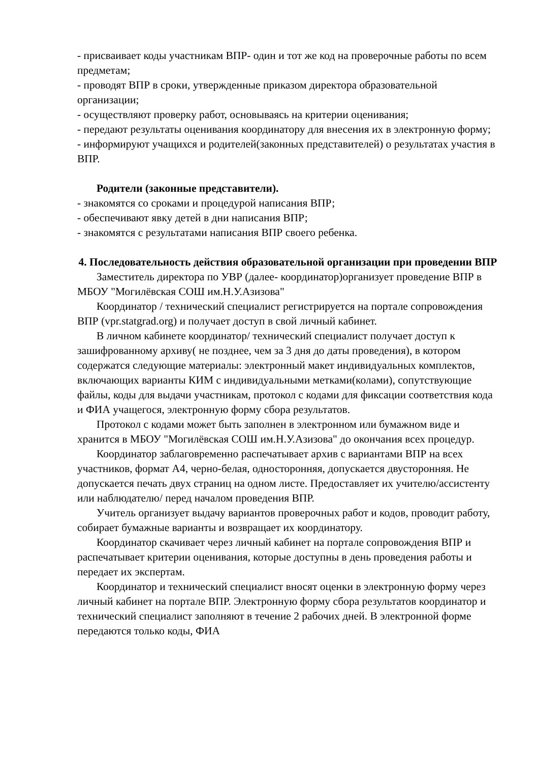- присваивает коды участникам ВПР- один и тот же код на проверочные работы по всем предметам;
- проводят ВПР в сроки, утвержденные приказом директора образовательной организации;
- осуществляют проверку работ, основываясь на критерии оценивания;
- передают результаты оценивания координатору для внесения их в электронную форму;
- информируют учащихся и родителей(законных представителей) о результатах участия в ВПР.
Родители (законные представители).
- знакомятся со сроками и процедурой написания ВПР;
- обеспечивают явку детей в дни написания ВПР;
- знакомятся с результатами написания ВПР своего ребенка.
4. Последовательность действия образовательной организации при проведении ВПР
Заместитель директора по УВР (далее- координатор)организует проведение ВПР в МБОУ "Могилёвская СОШ им.Н.У.Азизова"
Координатор / технический специалист регистрируется на портале сопровождения ВПР (vpr.statgrad.org) и получает доступ в свой личный кабинет.
В личном кабинете координатор/ технический специалист получает доступ к зашифрованному архиву( не позднее, чем за 3 дня до даты проведения), в котором содержатся следующие материалы: электронный макет индивидуальных комплектов, включающих варианты КИМ с индивидуальными метками(колами), сопутствующие файлы, коды для выдачи участникам, протокол с кодами для фиксации соответствия кода и ФИА учащегося, электронную форму сбора результатов.
Протокол с кодами может быть заполнен в электронном или бумажном виде и хранится в МБОУ "Могилёвская СОШ им.Н.У.Азизова" до окончания всех процедур.
Координатор заблаговременно распечатывает архив с вариантами ВПР на всех участников, формат А4, черно-белая, односторонняя, допускается двусторонняя. Не допускается печать двух страниц на одном листе. Предоставляет их учителю/ассистенту или наблюдателю/ перед началом проведения ВПР.
Учитель организует выдачу вариантов проверочных работ и кодов, проводит работу, собирает бумажные варианты и возвращает их координатору.
Координатор скачивает через личный кабинет на портале сопровождения ВПР и распечатывает критерии оценивания, которые доступны в день проведения работы и передает их экспертам.
Координатор и технический специалист вносят оценки в электронную форму через личный кабинет на портале ВПР. Электронную форму сбора результатов координатор и технический специалист заполняют в течение 2 рабочих дней. В электронной форме передаются только коды, ФИА